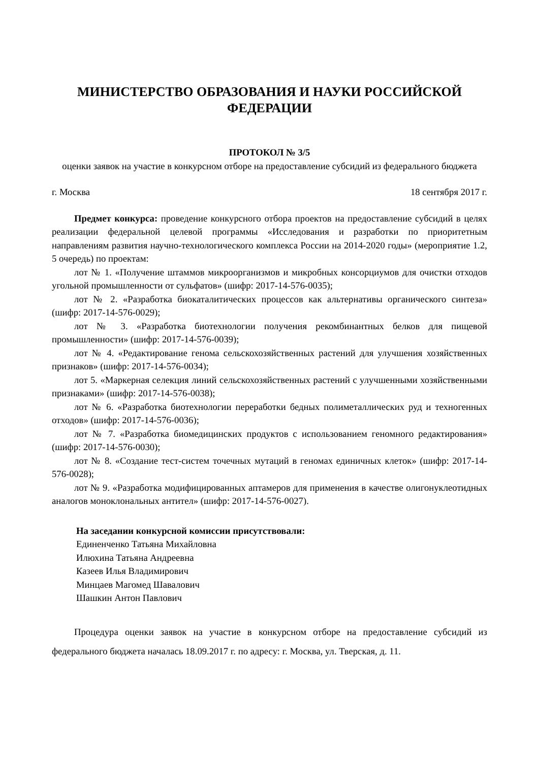МИНИСТЕРСТВО ОБРАЗОВАНИЯ И НАУКИ РОССИЙСКОЙ ФЕДЕРАЦИИ
ПРОТОКОЛ № 3/5
оценки заявок на участие в конкурсном отборе на предоставление субсидий из федерального бюджета
г. Москва 18 сентября 2017 г.
Предмет конкурса: проведение конкурсного отбора проектов на предоставление субсидий в целях реализации федеральной целевой программы «Исследования и разработки по приоритетным направлениям развития научно-технологического комплекса России на 2014-2020 годы» (мероприятие 1.2, 5 очередь) по проектам:
лот № 1. «Получение штаммов микроорганизмов и микробных консорциумов для очистки отходов угольной промышленности от сульфатов» (шифр: 2017-14-576-0035);
лот № 2. «Разработка биокаталитических процессов как альтернативы органического синтеза» (шифр: 2017-14-576-0029);
лот № 3. «Разработка биотехнологии получения рекомбинантных белков для пищевой промышленности» (шифр: 2017-14-576-0039);
лот № 4. «Редактирование генома сельскохозяйственных растений для улучшения хозяйственных признаков» (шифр: 2017-14-576-0034);
лот 5. «Маркерная селекция линий сельскохозяйственных растений с улучшенными хозяйственными признаками» (шифр: 2017-14-576-0038);
лот № 6. «Разработка биотехнологии переработки бедных полиметаллических руд и техногенных отходов» (шифр: 2017-14-576-0036);
лот № 7. «Разработка биомедицинских продуктов с использованием геномного редактирования» (шифр: 2017-14-576-0030);
лот № 8. «Создание тест-систем точечных мутаций в геномах единичных клеток» (шифр: 2017-14-576-0028);
лот № 9. «Разработка модифицированных аптамеров для применения в качестве олигонуклеотидных аналогов моноклональных антител» (шифр: 2017-14-576-0027).
На заседании конкурсной комиссии присутствовали:
Единенченко Татьяна Михайловна
Илюхина Татьяна Андреевна
Казеев Илья Владимирович
Минцаев Магомед Шавалович
Шашкин Антон Павлович
Процедура оценки заявок на участие в конкурсном отборе на предоставление субсидий из федерального бюджета началась 18.09.2017 г. по адресу: г. Москва, ул. Тверская, д. 11.